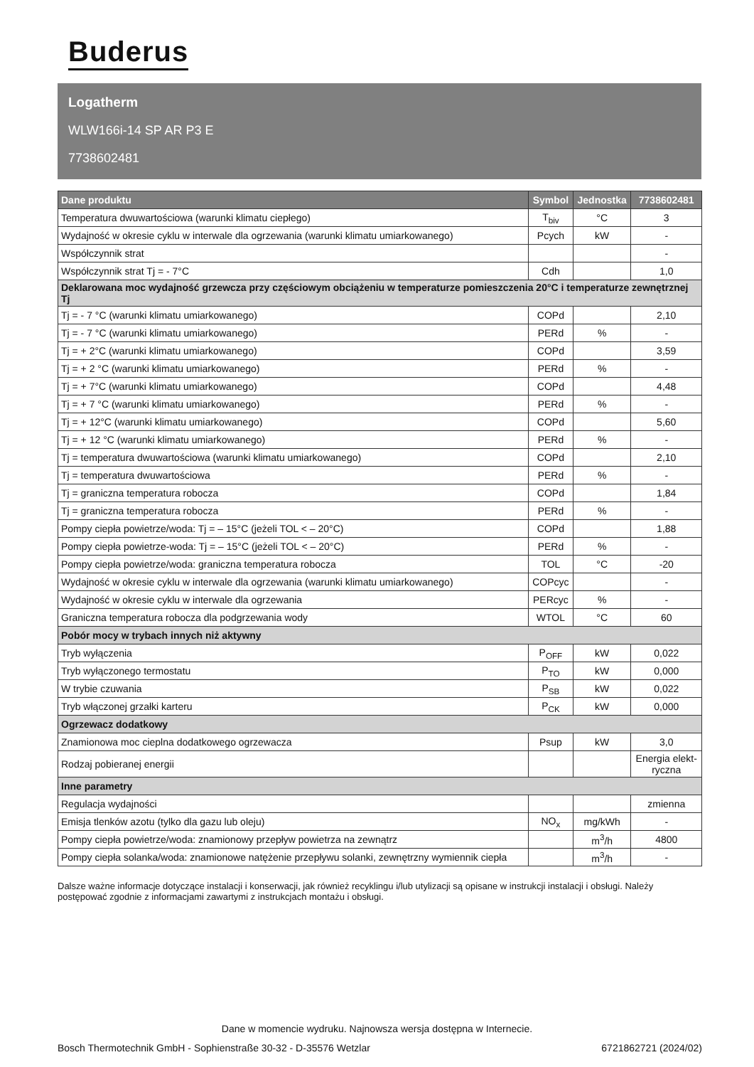Buderus
Logatherm
WLW166i-14 SP AR P3 E
7738602481
| Dane produktu | Symbol | Jednostka | 7738602481 |
| --- | --- | --- | --- |
| Temperatura dwuwartościowa (warunki klimatu ciepłego) | T<sub>biv</sub> | °C | 3 |
| Wydajność w okresie cyklu w interwale dla ogrzewania (warunki klimatu umiarkowanego) | Pcych | kW | - |
| Współczynnik strat | | | - |
| Współczynnik strat Tj = - 7°C | Cdh | | 1,0 |
| Deklarowana moc wydajność grzewcza przy częściowym obciążeniu w temperaturze pomieszczenia 20°C i temperaturze zewnętrznej Tj | | | |
| Tj = - 7 °C (warunki klimatu umiarkowanego) | COPd | | 2,10 |
| Tj = - 7 °C (warunki klimatu umiarkowanego) | PERd | % | - |
| Tj = + 2°C (warunki klimatu umiarkowanego) | COPd | | 3,59 |
| Tj = + 2 °C (warunki klimatu umiarkowanego) | PERd | % | - |
| Tj = + 7°C (warunki klimatu umiarkowanego) | COPd | | 4,48 |
| Tj = + 7 °C (warunki klimatu umiarkowanego) | PERd | % | - |
| Tj = + 12°C (warunki klimatu umiarkowanego) | COPd | | 5,60 |
| Tj = + 12 °C (warunki klimatu umiarkowanego) | PERd | % | - |
| Tj = temperatura dwuwartościowa (warunki klimatu umiarkowanego) | COPd | | 2,10 |
| Tj = temperatura dwuwartościowa | PERd | % | - |
| Tj = graniczna temperatura robocza | COPd | | 1,84 |
| Tj = graniczna temperatura robocza | PERd | % | - |
| Pompy ciepła powietrze/woda: Tj = – 15°C (jeżeli TOL < – 20°C) | COPd | | 1,88 |
| Pompy ciepła powietrze-woda: Tj = – 15°C (jeżeli TOL < – 20°C) | PERd | % | - |
| Pompy ciepła powietrze/woda: graniczna temperatura robocza | TOL | °C | -20 |
| Wydajność w okresie cyklu w interwale dla ogrzewania (warunki klimatu umiarkowanego) | COPcyc | | - |
| Wydajność w okresie cyklu w interwale dla ogrzewania | PERcyc | % | - |
| Graniczna temperatura robocza dla podgrzewania wody | WTOL | °C | 60 |
| Pobór mocy w trybach innych niż aktywny | | | |
| Tryb wyłączenia | P<sub>OFF</sub> | kW | 0,022 |
| Tryb wyłączonego termostatu | P<sub>TO</sub> | kW | 0,000 |
| W trybie czuwania | P<sub>SB</sub> | kW | 0,022 |
| Tryb włączonej grzałki karteru | P<sub>CK</sub> | kW | 0,000 |
| Ogrzewacz dodatkowy | | | |
| Znamionowa moc cieplna dodatkowego ogrzewacza | Psup | kW | 3,0 |
| Rodzaj pobieranej energii | | | Energia elekt- ryczna |
| Inne parametry | | | |
| Regulacja wydajności | | | zmienna |
| Emisja tlenków azotu (tylko dla gazu lub oleju) | NO<sub>x</sub> | mg/kWh | - |
| Pompy ciepła powietrze/woda: znamionowy przepływ powietrza na zewnątrz | | m<sup>3</sup>/h | 4800 |
| Pompy ciepła solanka/woda: znamionowe natężenie przepływu solanki, zewnętrzny wymiennik ciepła | | m<sup>3</sup>/h | - |
Dalsze ważne informacje dotyczące instalacji i konserwacji, jak również recyklingu i/lub utylizacji są opisane w instrukcji instalacji i obsługi. Należy postępować zgodnie z informacjami zawartymi z instrukcjach montażu i obsługi.
Dane w momencie wydruku. Najnowsza wersja dostępna w Internecie.
Bosch Thermotechnik GmbH - Sophienstraße 30-32 - D-35576 Wetzlar 6721862721 (2024/02)